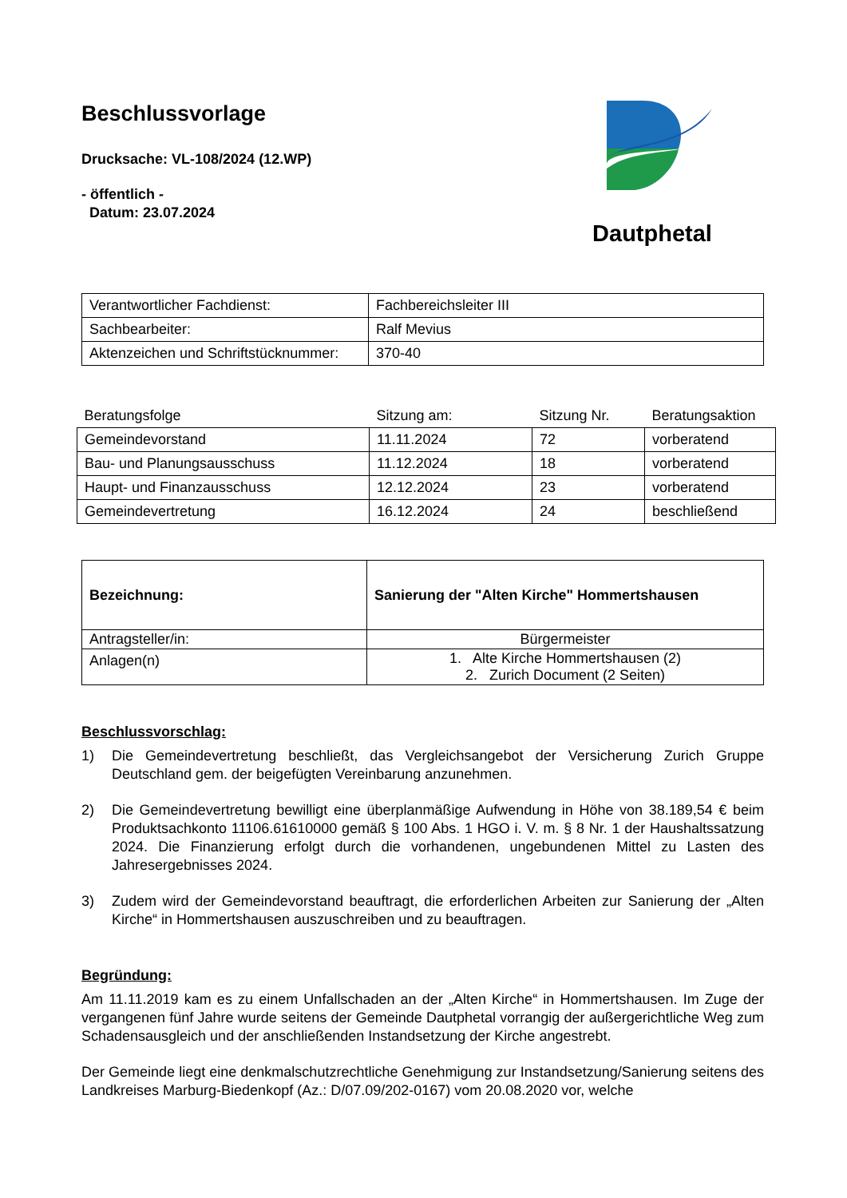Beschlussvorlage
Drucksache: VL-108/2024 (12.WP)
- öffentlich -
Datum: 23.07.2024
Dautphetal
| Verantwortlicher Fachdienst: | Fachbereichsleiter III |
| Sachbearbeiter: | Ralf Mevius |
| Aktenzeichen und Schriftstücknummer: | 370-40 |
| Beratungsfolge | Sitzung am: | Sitzung Nr. | Beratungsaktion |
| --- | --- | --- | --- |
| Gemeindevorstand | 11.11.2024 | 72 | vorberatend |
| Bau- und Planungsausschuss | 11.12.2024 | 18 | vorberatend |
| Haupt- und Finanzausschuss | 12.12.2024 | 23 | vorberatend |
| Gemeindevertretung | 16.12.2024 | 24 | beschließend |
| Bezeichnung: | Sanierung der "Alten Kirche" Hommertshausen |
| Antragsteller/in: | Bürgermeister |
| Anlagen(n) | 1. Alte Kirche Hommertshausen (2) 2. Zurich Document (2 Seiten) |
Beschlussvorschlag:
1) Die Gemeindevertretung beschließt, das Vergleichsangebot der Versicherung Zurich Gruppe Deutschland gem. der beigefügten Vereinbarung anzunehmen.
2) Die Gemeindevertretung bewilligt eine überplanmäßige Aufwendung in Höhe von 38.189,54 € beim Produktsachkonto 11106.61610000 gemäß § 100 Abs. 1 HGO i. V. m. § 8 Nr. 1 der Haushaltssatzung 2024. Die Finanzierung erfolgt durch die vorhandenen, ungebundenen Mittel zu Lasten des Jahresergebnisses 2024.
3) Zudem wird der Gemeindevorstand beauftragt, die erforderlichen Arbeiten zur Sanierung der „Alten Kirche“ in Hommertshausen auszuschreiben und zu beauftragen.
Begründung:
Am 11.11.2019 kam es zu einem Unfallschaden an der „Alten Kirche“ in Hommertshausen. Im Zuge der vergangenen fünf Jahre wurde seitens der Gemeinde Dautphetal vorrangig der außergerichtliche Weg zum Schadensausgleich und der anschließenden Instandsetzung der Kirche angestrebt.
Der Gemeinde liegt eine denkmalschutzrechtliche Genehmigung zur Instandsetzung/Sanierung seitens des Landkreises Marburg-Biedenkopf (Az.: D/07.09/202-0167) vom 20.08.2020 vor, welche